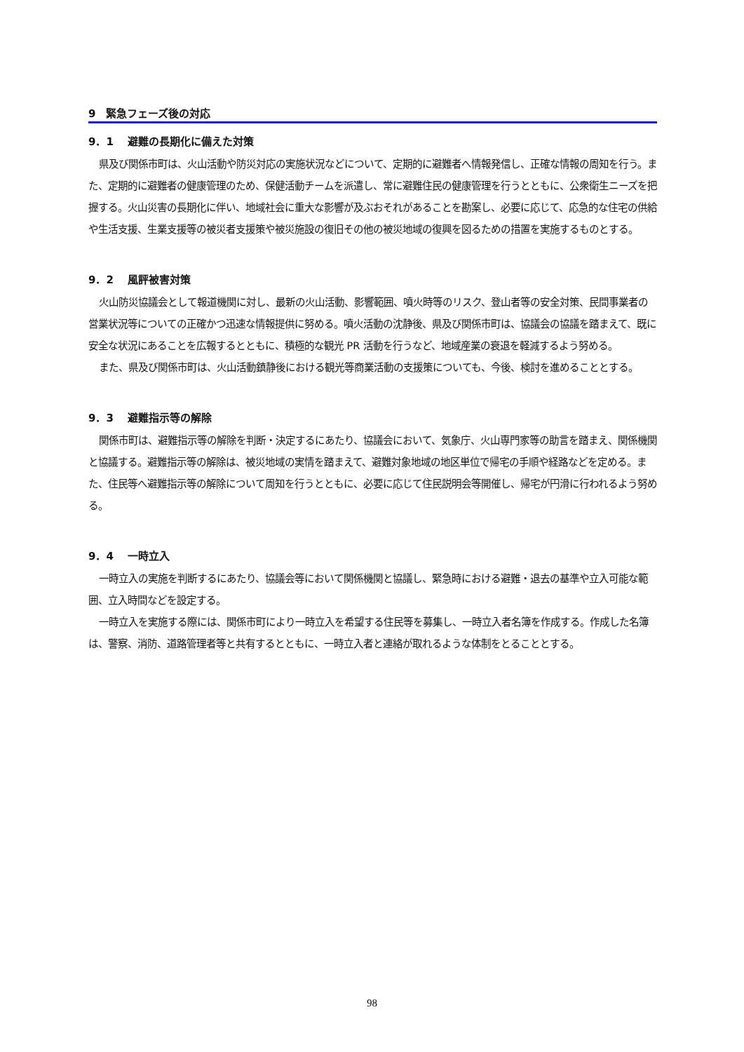9　緊急フェーズ後の対応
9．1　 避難の長期化に備えた対策
県及び関係市町は、火山活動や防災対応の実施状況などについて、定期的に避難者へ情報発信し、正確な情報の周知を行う。また、定期的に避難者の健康管理のため、保健活動チームを派遣し、常に避難住民の健康管理を行うとともに、公衆衛生ニーズを把握する。火山災害の長期化に伴い、地域社会に重大な影響が及ぶおそれがあることを勘案し、必要に応じて、応急的な住宅の供給や生活支援、生業支援等の被災者支援策や被災施設の復旧その他の被災地域の復興を図るための措置を実施するものとする。
9．2　 風評被害対策
火山防災協議会として報道機関に対し、最新の火山活動、影響範囲、噴火時等のリスク、登山者等の安全対策、民間事業者の営業状況等についての正確かつ迅速な情報提供に努める。噴火活動の沈静後、県及び関係市町は、協議会の協議を踏まえて、既に安全な状況にあることを広報するとともに、積極的な観光 PR 活動を行うなど、地域産業の衰退を軽減するよう努める。
また、県及び関係市町は、火山活動鎮静後における観光等商業活動の支援策についても、今後、検討を進めることとする。
9．3　 避難指示等の解除
関係市町は、避難指示等の解除を判断・決定するにあたり、協議会において、気象庁、火山専門家等の助言を踏まえ、関係機関と協議する。避難指示等の解除は、被災地域の実情を踏まえて、避難対象地域の地区単位で帰宅の手順や経路などを定める。また、住民等へ避難指示等の解除について周知を行うとともに、必要に応じて住民説明会等開催し、帰宅が円滑に行われるよう努める。
9．4　 一時立入
一時立入の実施を判断するにあたり、協議会等において関係機関と協議し、緊急時における避難・退去の基準や立入可能な範囲、立入時間などを設定する。
一時立入を実施する際には、関係市町により一時立入を希望する住民等を募集し、一時立入者名簿を作成する。作成した名簿は、警察、消防、道路管理者等と共有するとともに、一時立入者と連絡が取れるような体制をとることとする。
98